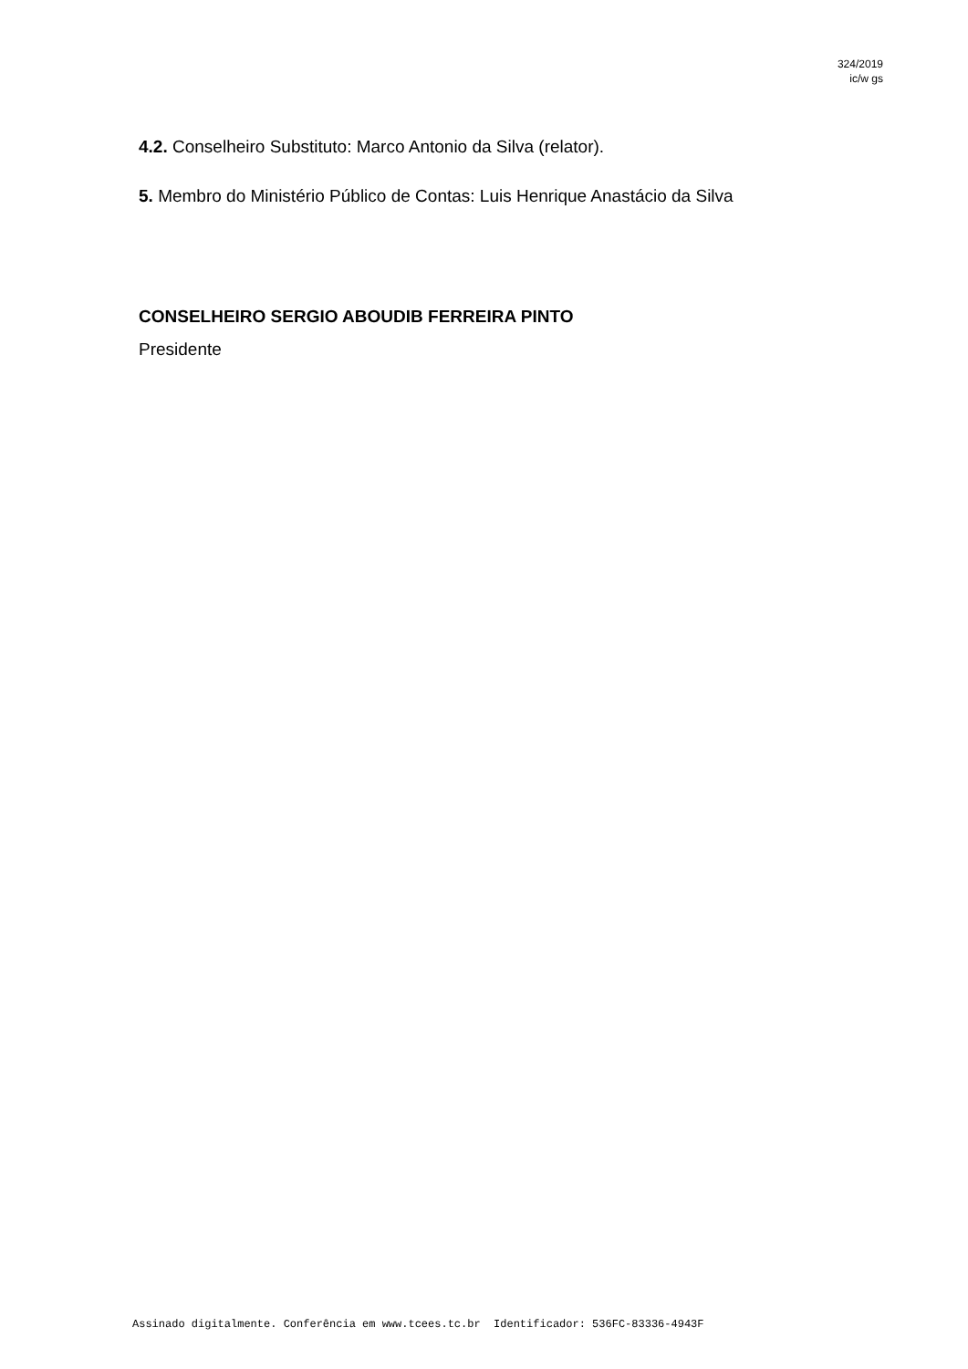324/2019
ic/w gs
4.2. Conselheiro Substituto: Marco Antonio da Silva (relator).
5. Membro do Ministério Público de Contas: Luis Henrique Anastácio da Silva
CONSELHEIRO SERGIO ABOUDIB FERREIRA PINTO
Presidente
Assinado digitalmente. Conferência em www.tcees.tc.br Identificador: 536FC-83336-4943F